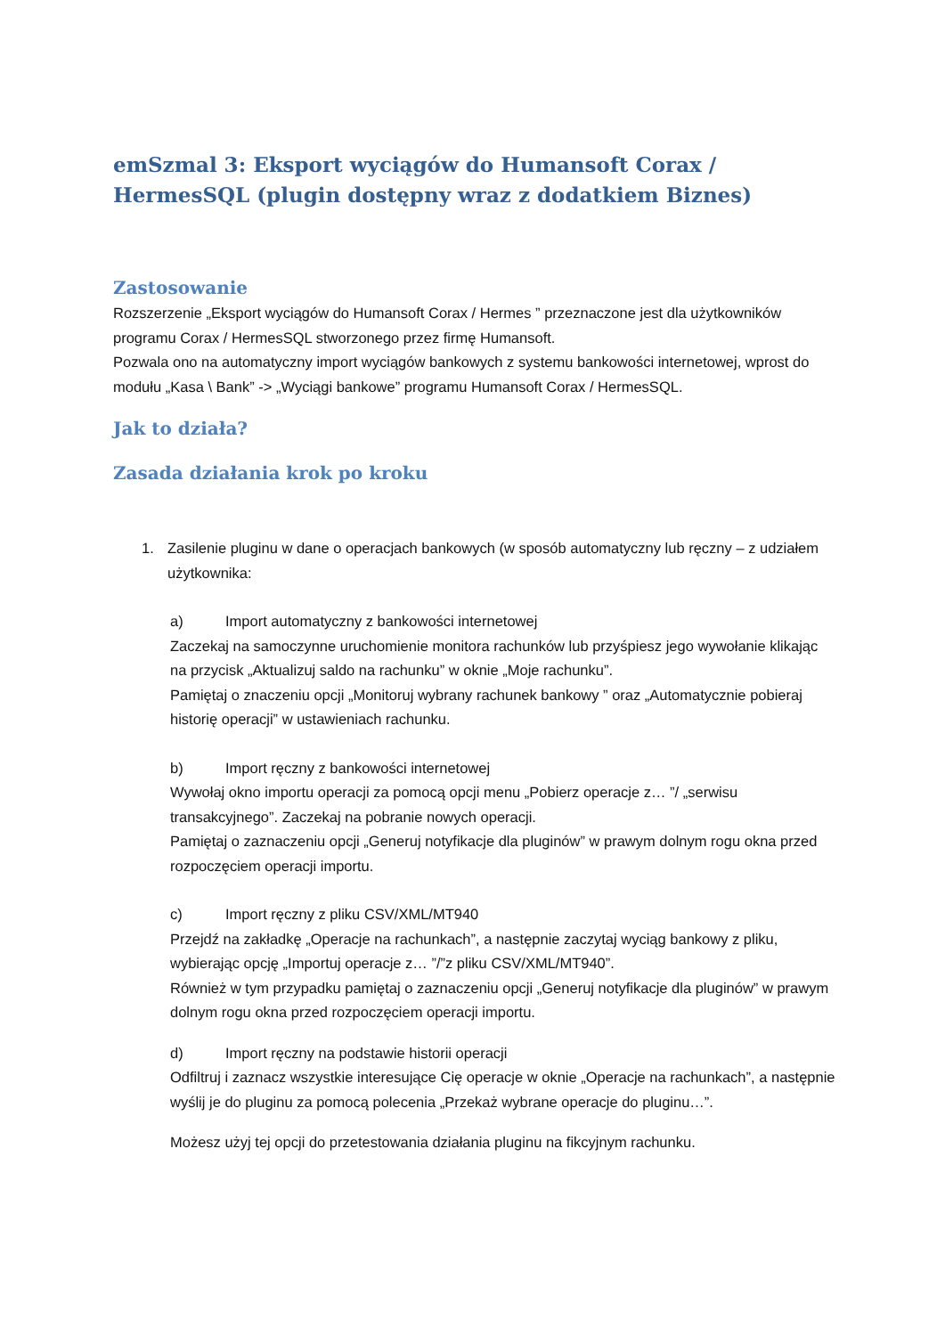emSzmal 3: Eksport wyciągów do Humansoft Corax / HermesSQL (plugin dostępny wraz z dodatkiem Biznes)
Zastosowanie
Rozszerzenie „Eksport wyciągów do Humansoft Corax / Hermes ” przeznaczone jest dla użytkowników programu Corax / HermesSQL stworzonego przez firmę Humansoft.
Pozwala ono na automatyczny import wyciągów bankowych z systemu bankowości internetowej, wprost do modułu „Kasa \ Bank” -> „Wyciągi bankowe” programu Humansoft Corax / HermesSQL.
Jak to działa?
Zasada działania krok po kroku
1. Zasilenie pluginu w dane o operacjach bankowych (w sposób automatyczny lub ręczny – z udziałem użytkownika:
a) Import automatyczny z bankowości internetowej
Zaczekaj na samoczynne uruchomienie monitora rachunków lub przyśpiesz jego wywołanie klikając na przycisk „Aktualizuj saldo na rachunku” w oknie „Moje rachunku”.
Pamiętaj o znaczeniu opcji „Monitoruj wybrany rachunek bankowy ” oraz „Automatycznie pobieraj historię operacji” w ustawieniach rachunku.
b) Import ręczny z bankowości internetowej
Wywołaj okno importu operacji za pomocą opcji menu „Pobierz operacje z… ”/ „serwisu transakcyjnego”. Zaczekaj na pobranie nowych operacji.
Pamiętaj o zaznaczeniu opcji „Generuj notyfikacje dla pluginów” w prawym dolnym rogu okna przed rozpoczęciem operacji importu.
c) Import ręczny z pliku CSV/XML/MT940
Przejdź na zakładkę „Operacje na rachunkach”, a następnie zaczytaj wyciąg bankowy z pliku, wybierając opcję „Importuj operacje z… ”/”z pliku CSV/XML/MT940”.
Również w tym przypadku pamiętaj o zaznaczeniu opcji „Generuj notyfikacje dla pluginów” w prawym dolnym rogu okna przed rozpoczęciem operacji importu.
d) Import ręczny na podstawie historii operacji
Odfiltruj i zaznacz wszystkie interesujące Cię operacje w oknie „Operacje na rachunkach”, a następnie wyślij je do pluginu za pomocą polecenia „Przekaż wybrane operacje do pluginu…”.
Możesz użyj tej opcji do przetestowania działania pluginu na fikcyjnym rachunku.